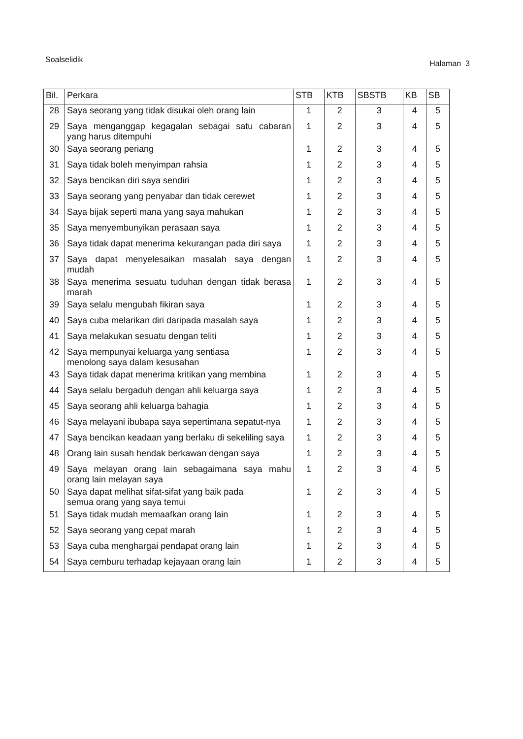Soalselidik
Halaman 3
| Bil. | Perkara | STB | KTB | SBSTB | KB | SB |
| --- | --- | --- | --- | --- | --- | --- |
| 28 | Saya seorang yang tidak disukai oleh orang lain | 1 | 2 | 3 | 4 | 5 |
| 29 | Saya menganggap kegagalan sebagai satu cabaran yang harus ditempuhi | 1 | 2 | 3 | 4 | 5 |
| 30 | Saya seorang periang | 1 | 2 | 3 | 4 | 5 |
| 31 | Saya tidak boleh menyimpan rahsia | 1 | 2 | 3 | 4 | 5 |
| 32 | Saya bencikan diri saya sendiri | 1 | 2 | 3 | 4 | 5 |
| 33 | Saya seorang yang penyabar dan tidak cerewet | 1 | 2 | 3 | 4 | 5 |
| 34 | Saya bijak seperti mana yang saya mahukan | 1 | 2 | 3 | 4 | 5 |
| 35 | Saya menyembunyikan perasaan saya | 1 | 2 | 3 | 4 | 5 |
| 36 | Saya tidak dapat menerima kekurangan pada diri saya | 1 | 2 | 3 | 4 | 5 |
| 37 | Saya dapat menyelesaikan masalah saya dengan mudah | 1 | 2 | 3 | 4 | 5 |
| 38 | Saya menerima sesuatu tuduhan dengan tidak berasa marah | 1 | 2 | 3 | 4 | 5 |
| 39 | Saya selalu mengubah fikiran saya | 1 | 2 | 3 | 4 | 5 |
| 40 | Saya cuba melarikan diri daripada masalah saya | 1 | 2 | 3 | 4 | 5 |
| 41 | Saya melakukan sesuatu dengan teliti | 1 | 2 | 3 | 4 | 5 |
| 42 | Saya mempunyai keluarga yang sentiasa menolong saya dalam kesusahan | 1 | 2 | 3 | 4 | 5 |
| 43 | Saya tidak dapat menerima kritikan yang membina | 1 | 2 | 3 | 4 | 5 |
| 44 | Saya selalu bergaduh dengan ahli keluarga saya | 1 | 2 | 3 | 4 | 5 |
| 45 | Saya seorang ahli keluarga bahagia | 1 | 2 | 3 | 4 | 5 |
| 46 | Saya melayani ibubapa saya sepertimana sepatut-nya | 1 | 2 | 3 | 4 | 5 |
| 47 | Saya bencikan keadaan yang berlaku di sekeliling saya | 1 | 2 | 3 | 4 | 5 |
| 48 | Orang lain susah hendak berkawan dengan saya | 1 | 2 | 3 | 4 | 5 |
| 49 | Saya melayan orang lain sebagaimana saya mahu orang lain melayan saya | 1 | 2 | 3 | 4 | 5 |
| 50 | Saya dapat melihat sifat-sifat yang baik pada semua orang yang saya temui | 1 | 2 | 3 | 4 | 5 |
| 51 | Saya tidak mudah memaafkan orang lain | 1 | 2 | 3 | 4 | 5 |
| 52 | Saya seorang yang cepat marah | 1 | 2 | 3 | 4 | 5 |
| 53 | Saya cuba menghargai pendapat orang lain | 1 | 2 | 3 | 4 | 5 |
| 54 | Saya cemburu terhadap kejayaan orang lain | 1 | 2 | 3 | 4 | 5 |